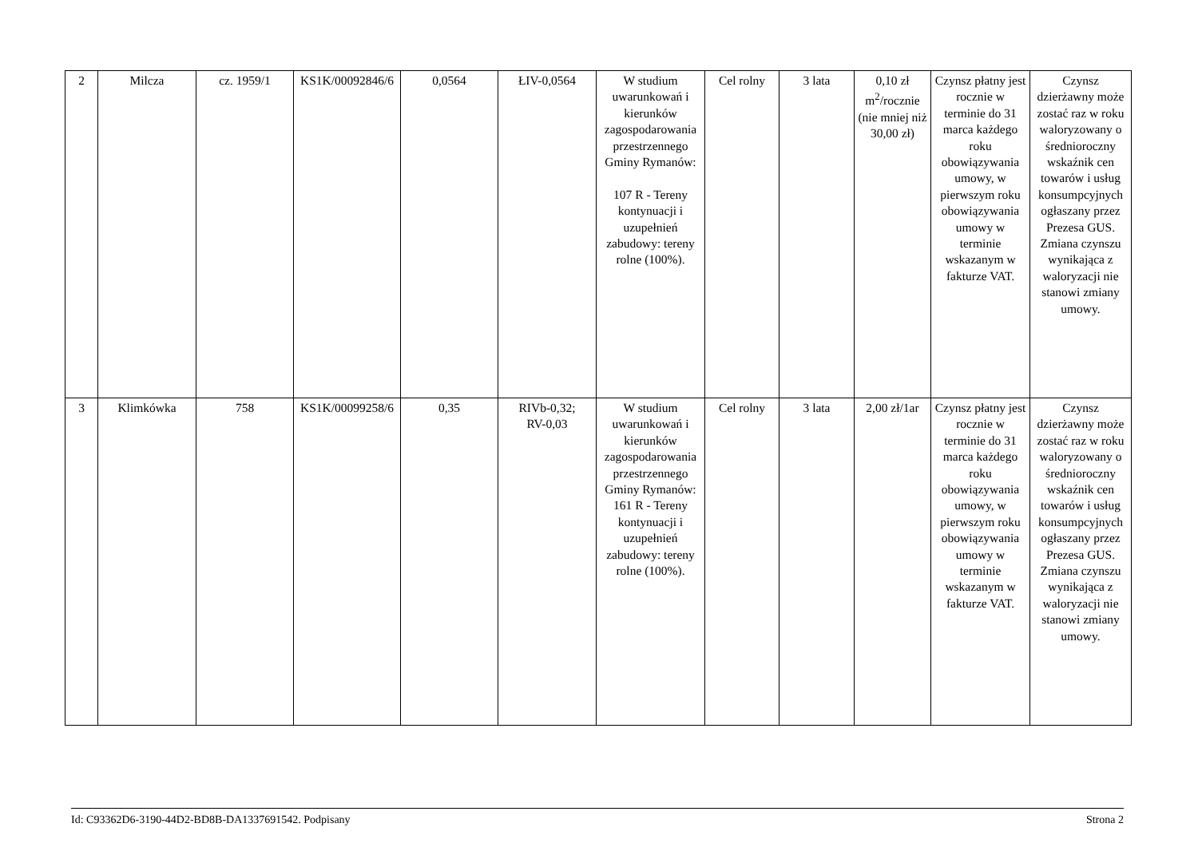| 2 | Milcza | cz. 1959/1 | KS1K/00092846/6 | 0,0564 | ŁIV-0,0564 | W studium uwarunkowań i kierunków zagospodarowania przestrzennego Gminy Rymanów: 107 R - Tereny kontynuacji i uzupełnień zabudowy: tereny rolne (100%). | Cel rolny | 3 lata | 0,10 zł m<sup>2</sup>/rocznie (nie mniej niż 30,00 zł) | Czynsz płatny jest rocznie w terminie do 31 marca każdego roku obowiązywania umowy, w pierwszym roku obowiązywania umowy w terminie wskazanym w fakturze VAT. | Czynsz dzierżawny może zostać raz w roku waloryzowany o średnioroczny wskaźnik cen towarów i usług konsumpcyjnych ogłaszany przez Prezesa GUS. Zmiana czynszu wynikająca z waloryzacji nie stanowi zmiany umowy. |
| 3 | Klimkówka | 758 | KS1K/00099258/6 | 0,35 | RIVb-0,32; RV-0,03 | W studium uwarunkowań i kierunków zagospodarowania przestrzennego Gminy Rymanów: 161 R - Tereny kontynuacji i uzupełnień zabudowy: tereny rolne (100%). | Cel rolny | 3 lata | 2,00 zł/1ar | Czynsz płatny jest rocznie w terminie do 31 marca każdego roku obowiązywania umowy, w pierwszym roku obowiązywania umowy w terminie wskazanym w fakturze VAT. | Czynsz dzierżawny może zostać raz w roku waloryzowany o średnioroczny wskaźnik cen towarów i usług konsumpcyjnych ogłaszany przez Prezesa GUS. Zmiana czynszu wynikająca z waloryzacji nie stanowi zmiany umowy. |
Id: C93362D6-3190-44D2-BD8B-DA1337691542. Podpisany Strona 2